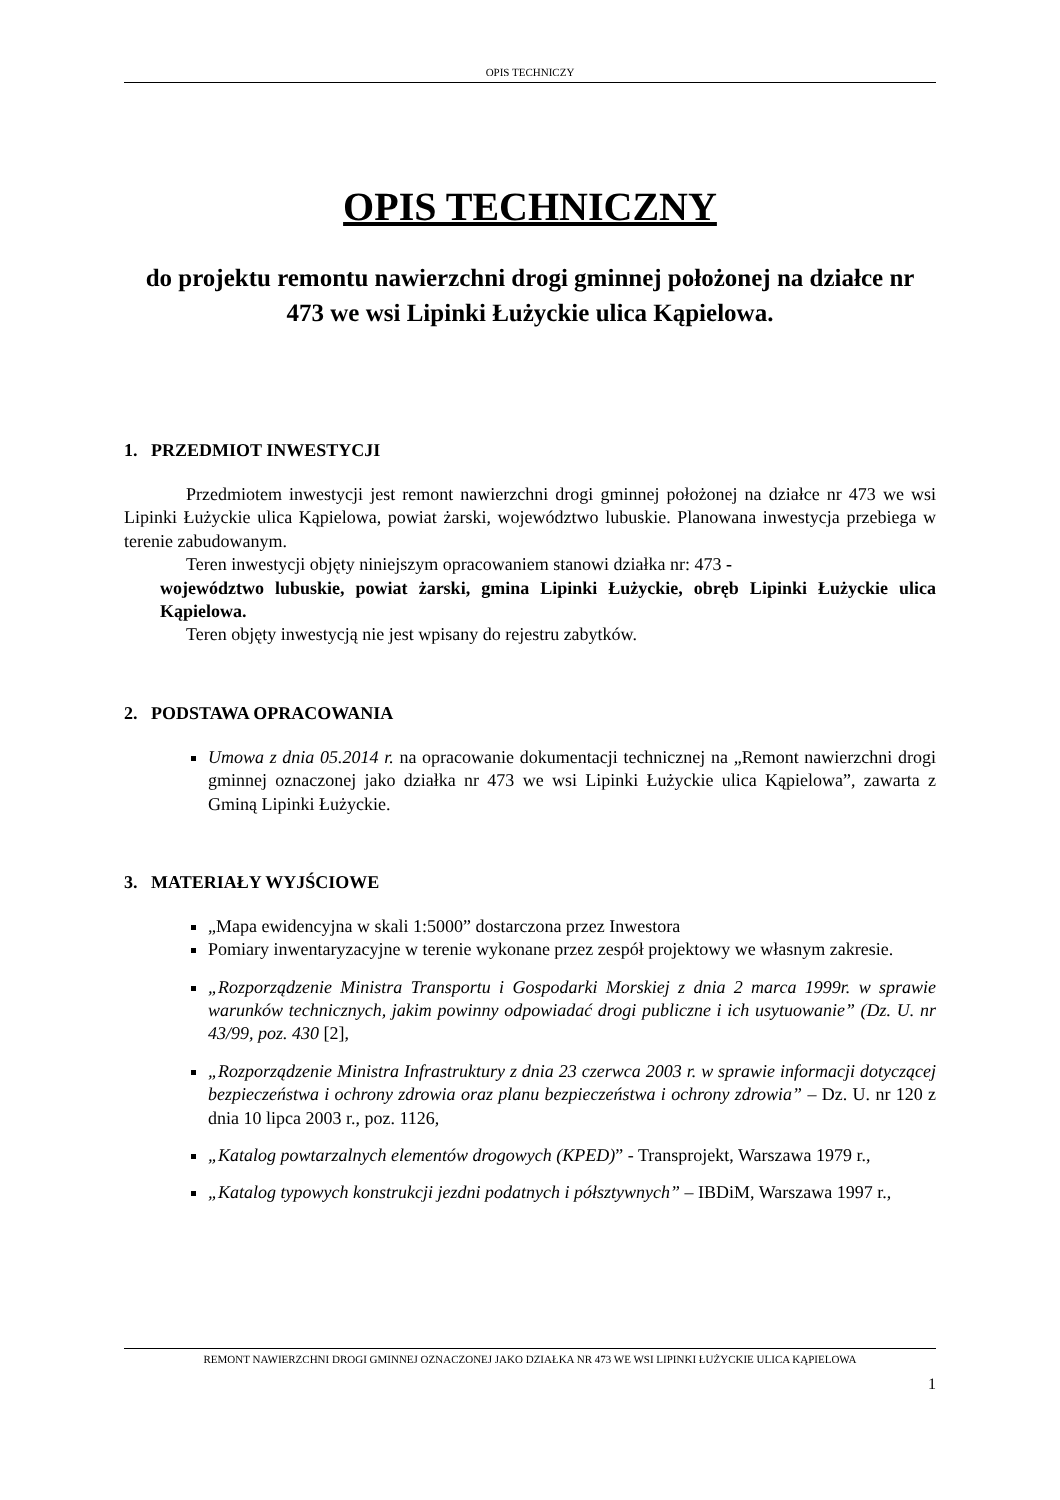OPIS TECHNICZY
OPIS TECHNICZNY
do projektu remontu nawierzchni drogi gminnej położonej na działce nr 473 we wsi Lipinki Łużyckie ulica Kąpielowa.
1. PRZEDMIOT INWESTYCJI
Przedmiotem inwestycji jest remont nawierzchni drogi gminnej położonej na działce nr 473 we wsi Lipinki Łużyckie ulica Kąpielowa, powiat żarski, województwo lubuskie. Planowana inwestycja przebiega w terenie zabudowanym.
Teren inwestycji objęty niniejszym opracowaniem stanowi działka nr: 473 -
województwo lubuskie, powiat żarski, gmina Lipinki Łużyckie, obręb Lipinki Łużyckie ulica Kąpielowa.
Teren objęty inwestycją nie jest wpisany do rejestru zabytków.
2. PODSTAWA OPRACOWANIA
Umowa z dnia 05.2014 r. na opracowanie dokumentacji technicznej na „Remont nawierzchni drogi gminnej oznaczonej jako działka nr 473 we wsi Lipinki Łużyckie ulica Kąpielowa”, zawarta z Gminą Lipinki Łużyckie.
3. MATERIAŁY WYJŚCIOWE
„Mapa ewidencyjna w skali 1:5000” dostarczona przez Inwestora
Pomiary inwentaryzacyjne w terenie wykonane przez zespół projektowy we własnym zakresie.
„Rozporządzenie Ministra Transportu i Gospodarki Morskiej z dnia 2 marca 1999r. w sprawie warunków technicznych, jakim powinny odpowiadać drogi publiczne i ich usytuowanie” (Dz. U. nr 43/99, poz. 430 [2],
„Rozporządzenie Ministra Infrastruktury z dnia 23 czerwca 2003 r. w sprawie informacji dotyczącej bezpieczeństwa i ochrony zdrowia oraz planu bezpieczeństwa i ochrony zdrowia” – Dz. U. nr 120 z dnia 10 lipca 2003 r., poz. 1126,
„Katalog powtarzalnych elementów drogowych (KPED)” - Transprojekt, Warszawa 1979 r.,
„Katalog typowych konstrukcji jezdni podatnych i półsztywnych” – IBDiM, Warszawa 1997 r.,
REMONT NAWIERZCHNI DROGI GMINNEJ OZNACZONEJ JAKO DZIAŁKA NR 473 WE WSI LIPINKI ŁUŻYCKIE ULICA KĄPIELOWA
1